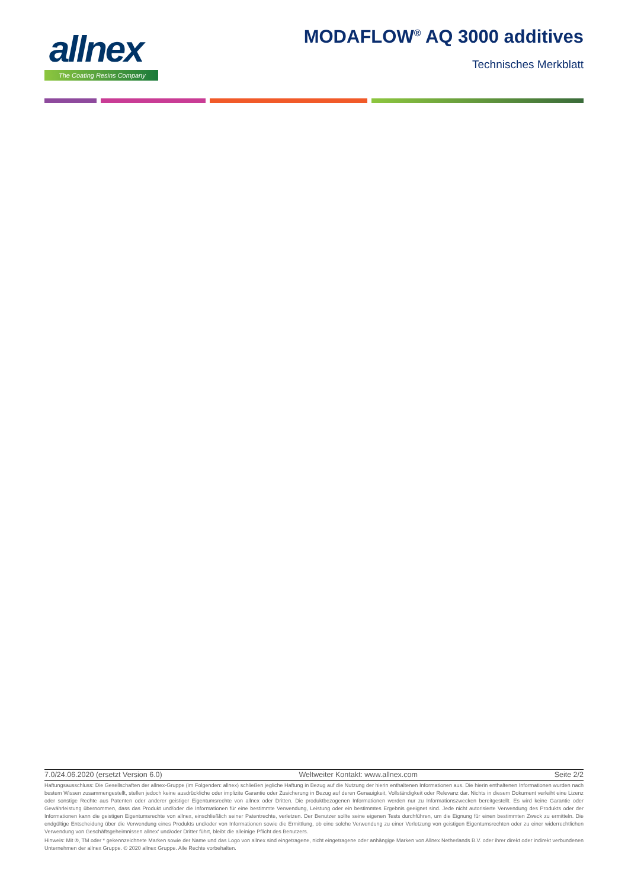allnex
The Coating Resins Company
MODAFLOW<sup>®</sup> AQ 3000 additives
Technisches Merkblatt
7.0/24.06.2020 (ersetzt Version 6.0) Weltweiter Kontakt: www.allnex.com Seite 2/2
Haftungsausschluss: Die Gesellschaften der allnex-Gruppe (im Folgenden: allnex) schließen jegliche Haftung in Bezug auf die Nutzung der hierin enthaltenen Informationen aus. Die hierin enthaltenen Informationen wurden nach bestem Wissen zusammengestellt, stellen jedoch keine ausdrückliche oder implizite Garantie oder Zusicherung in Bezug auf deren Genauigkeit, Vollständigkeit oder Relevanz dar. Nichts in diesem Dokument verleiht eine Lizenz oder sonstige Rechte aus Patenten oder anderer geistiger Eigentumsrechte von allnex oder Dritten. Die produktbezogenen Informationen werden nur zu Informationszwecken bereitgestellt. Es wird keine Garantie oder Gewährleistung übernommen, dass das Produkt und/oder die Informationen für eine bestimmte Verwendung, Leistung oder ein bestimmtes Ergebnis geeignet sind. Jede nicht autorisierte Verwendung des Produkts oder der Informationen kann die geistigen Eigentumsrechte von allnex, einschließlich seiner Patentrechte, verletzen. Der Benutzer sollte seine eigenen Tests durchführen, um die Eignung für einen bestimmten Zweck zu ermitteln. Die endgültige Entscheidung über die Verwendung eines Produkts und/oder von Informationen sowie die Ermittlung, ob eine solche Verwendung zu einer Verletzung von geistigen Eigentumsrechten oder zu einer widerrechtlichen Verwendung von Geschäftsgeheimnissen allnex‘ und/oder Dritter führt, bleibt die alleinige Pflicht des Benutzers.
Hinweis: Mit ®, TM oder * gekennzeichnete Marken sowie der Name und das Logo von allnex sind eingetragene, nicht eingetragene oder anhängige Marken von Allnex Netherlands B.V. oder ihrer direkt oder indirekt verbundenen Unternehmen der allnex Gruppe. © 2020 allnex Gruppe. Alle Rechte vorbehalten.